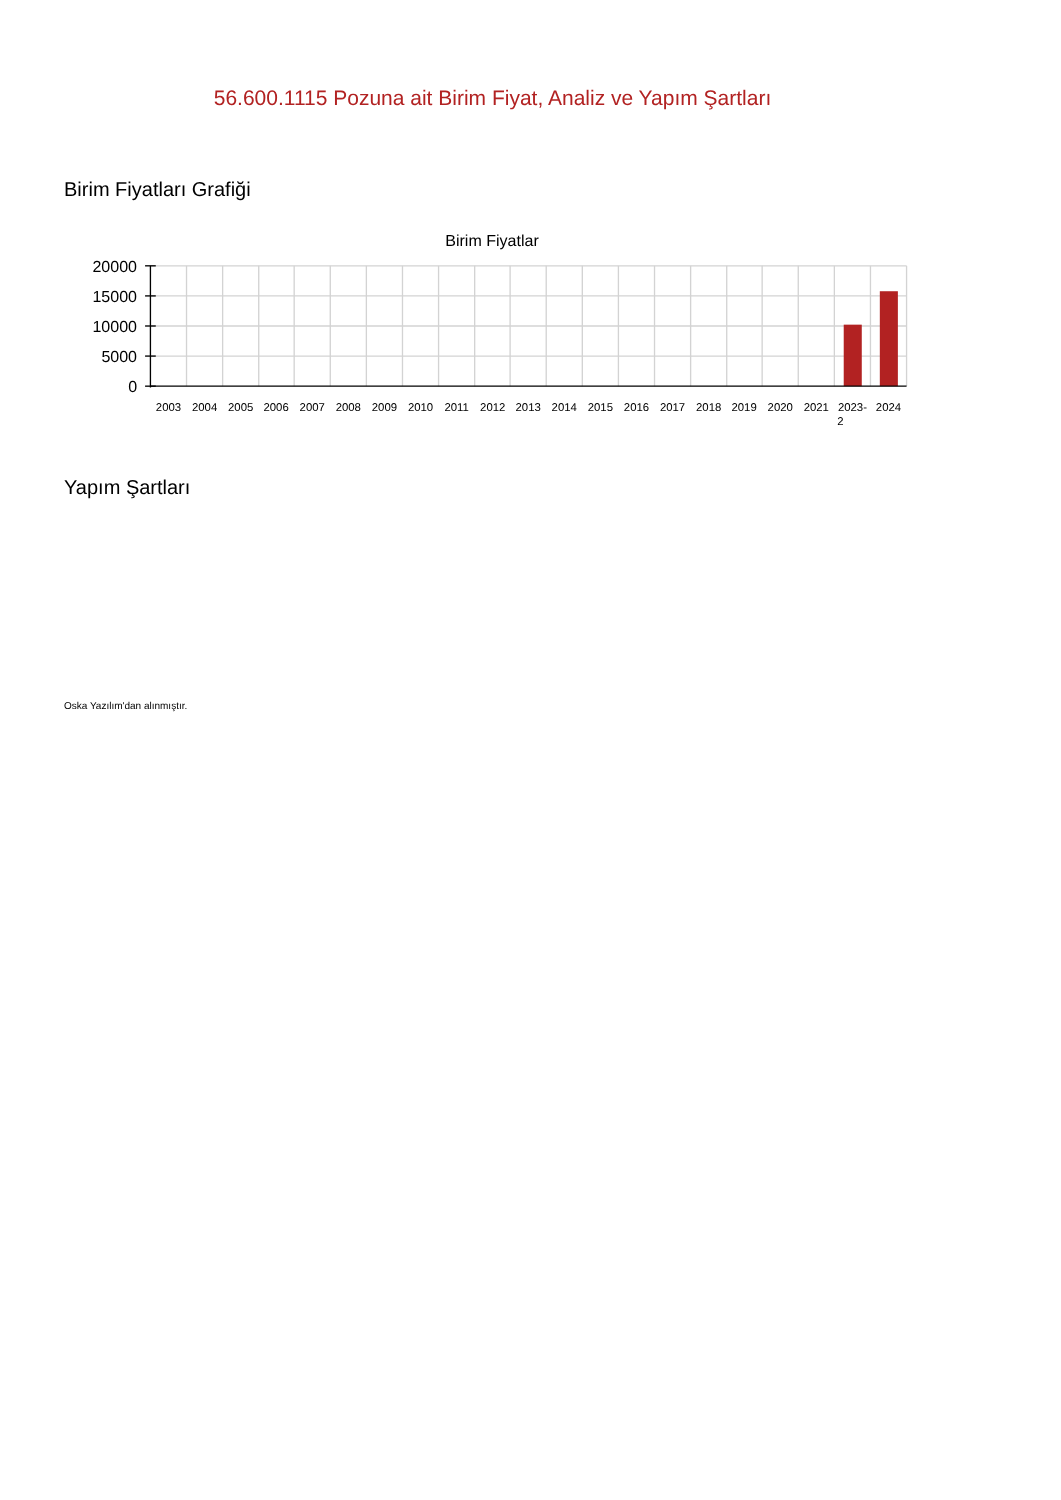56.600.1115 Pozuna ait Birim Fiyat, Analiz ve Yapım Şartları
Birim Fiyatları Grafiği
Birim Fiyatlar
20000
15000
10000
5000
0
2003
2004
2005
2006
2007
2008
2009
2010
2011
2012
2013
2014
2015
2016
2017
2018
2019
2020
2021
2023-
2
2024
Yapım Şartları
Oska Yazılım'dan alınmıştır.